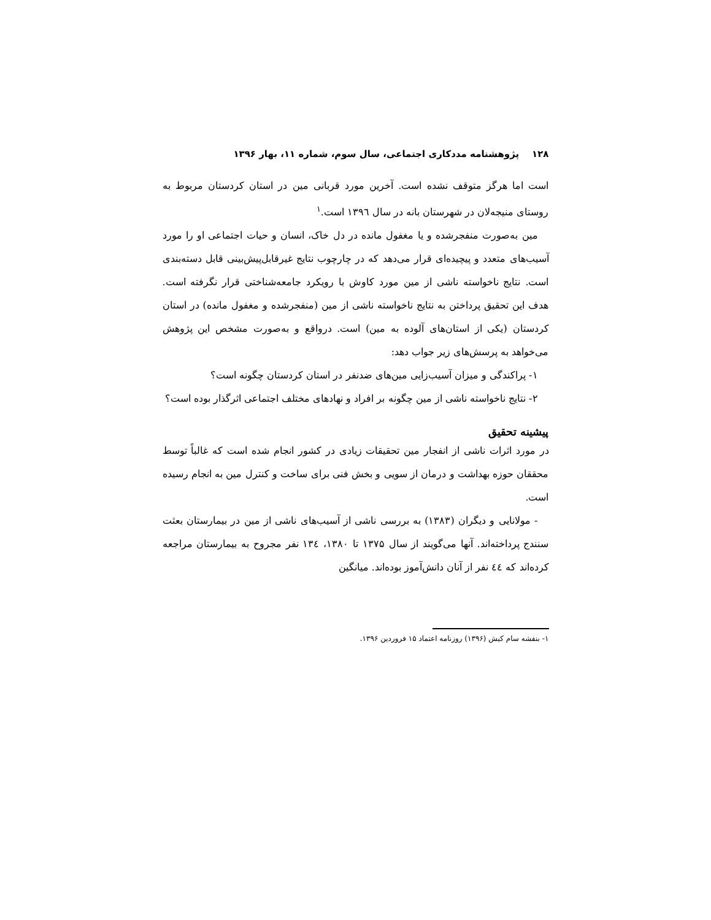۱۲۸ پژوهشنامه مددکاری اجتماعی، سال سوم، شماره ۱۱، بهار ۱۳۹۶
است اما هرگز متوقف نشده است. آخرین مورد قربانی مین در استان کردستان مربوط به روستای منیجه‌لان در شهرستان بانه در سال ۱۳۹٦ است.<sup>۱</sup>
مین به‌صورت منفجرشده و یا مغفول مانده در دل خاک، انسان و حیات اجتماعی او را مورد آسیب‌های متعدد و پیچیده‌ای قرار می‌دهد که در چارچوب نتایج غیرقابل‌پیش‌بینی قابل دسته‌بندی است. نتایج ناخواسته ناشی از مین مورد کاوش با رویکرد جامعه‌شناختی قرار نگرفته است. هدف این تحقیق پرداختن به نتایج ناخواسته ناشی از مین (منفجرشده و مغفول مانده) در استان کردستان (یکی از استان‌های آلوده به مین) است. درواقع و به‌صورت مشخص این پژوهش می‌خواهد به پرسش‌های زیر جواب دهد:
۱- پراکندگی و میزان آسیب‌زایی مین‌های ضدنفر در استان کردستان چگونه است؟
۲- نتایج ناخواسته ناشی از مین چگونه بر افراد و نهادهای مختلف اجتماعی اثرگذار بوده است؟
پیشینه تحقیق
در مورد اثرات ناشی از انفجار مین تحقیقات زیادی در کشور انجام شده است که غالباً توسط محققان حوزه بهداشت و درمان از سویی و بخش فنی برای ساخت و کنترل مین به انجام رسیده است.
- مولانایی و دیگران (۱۳۸۳) به بررسی ناشی از آسیب‌های ناشی از مین در بیمارستان بعثت سنندج پرداخته‌اند. آنها می‌گویند از سال ۱۳۷۵ تا ۱۳۸۰، ۱۳٤ نفر مجروح به بیمارستان مراجعه کرده‌اند که ٤٤ نفر از آنان دانش‌آموز بوده‌اند. میانگین
۱- بنفشه سام کیش (۱۳۹۶) روزنامه اعتماد ۱۵ فروردین ۱۳۹۶.